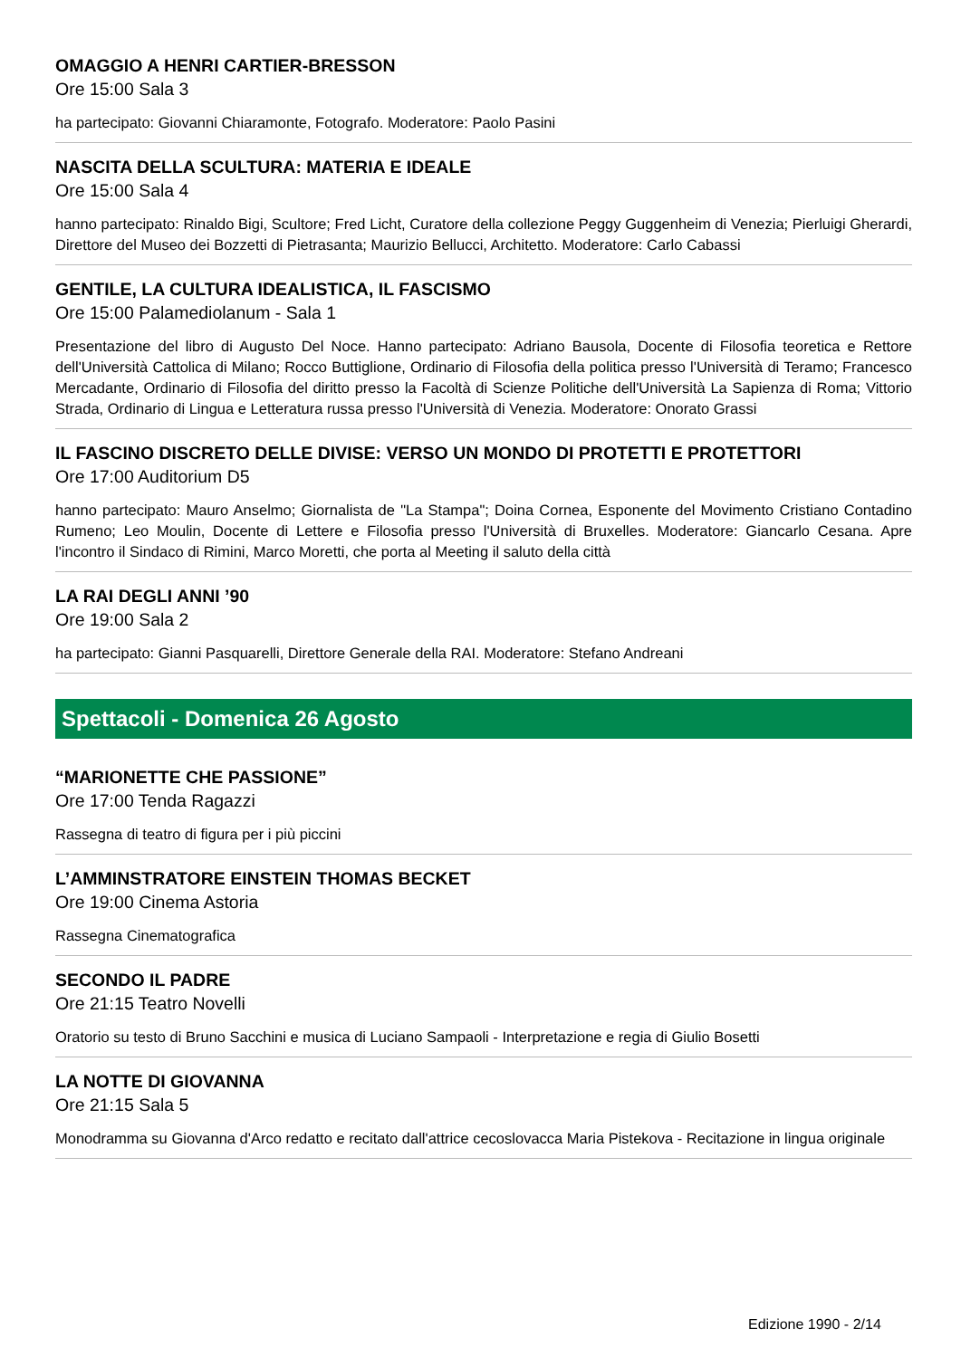OMAGGIO A HENRI CARTIER-BRESSON
Ore 15:00 Sala 3
ha partecipato: Giovanni Chiaramonte, Fotografo. Moderatore: Paolo Pasini
NASCITA DELLA SCULTURA: MATERIA E IDEALE
Ore 15:00 Sala 4
hanno partecipato: Rinaldo Bigi, Scultore; Fred Licht, Curatore della collezione Peggy Guggenheim di Venezia; Pierluigi Gherardi, Direttore del Museo dei Bozzetti di Pietrasanta; Maurizio Bellucci, Architetto. Moderatore: Carlo Cabassi
GENTILE, LA CULTURA IDEALISTICA, IL FASCISMO
Ore 15:00 Palamediolanum - Sala 1
Presentazione del libro di Augusto Del Noce. Hanno partecipato: Adriano Bausola, Docente di Filosofia teoretica e Rettore dell'Università Cattolica di Milano; Rocco Buttiglione, Ordinario di Filosofia della politica presso l'Università di Teramo; Francesco Mercadante, Ordinario di Filosofia del diritto presso la Facoltà di Scienze Politiche dell'Università La Sapienza di Roma; Vittorio Strada, Ordinario di Lingua e Letteratura russa presso l'Università di Venezia. Moderatore: Onorato Grassi
IL FASCINO DISCRETO DELLE DIVISE: VERSO UN MONDO DI PROTETTI E PROTETTORI
Ore 17:00 Auditorium D5
hanno partecipato: Mauro Anselmo; Giornalista de "La Stampa"; Doina Cornea, Esponente del Movimento Cristiano Contadino Rumeno; Leo Moulin, Docente di Lettere e Filosofia presso l'Università di Bruxelles. Moderatore: Giancarlo Cesana. Apre l'incontro il Sindaco di Rimini, Marco Moretti, che porta al Meeting il saluto della città
LA RAI DEGLI ANNI ’90
Ore 19:00 Sala 2
ha partecipato: Gianni Pasquarelli, Direttore Generale della RAI. Moderatore: Stefano Andreani
Spettacoli - Domenica 26 Agosto
“MARIONETTE CHE PASSIONE”
Ore 17:00 Tenda Ragazzi
Rassegna di teatro di figura per i più piccini
L’AMMINSTRATORE EINSTEIN THOMAS BECKET
Ore 19:00 Cinema Astoria
Rassegna Cinematografica
SECONDO IL PADRE
Ore 21:15 Teatro Novelli
Oratorio su testo di Bruno Sacchini e musica di Luciano Sampaoli - Interpretazione e regia di Giulio Bosetti
LA NOTTE DI GIOVANNA
Ore 21:15 Sala 5
Monodramma su Giovanna d'Arco redatto e recitato dall'attrice cecoslovacca Maria Pistekova - Recitazione in lingua originale
Edizione 1990 - 2/14